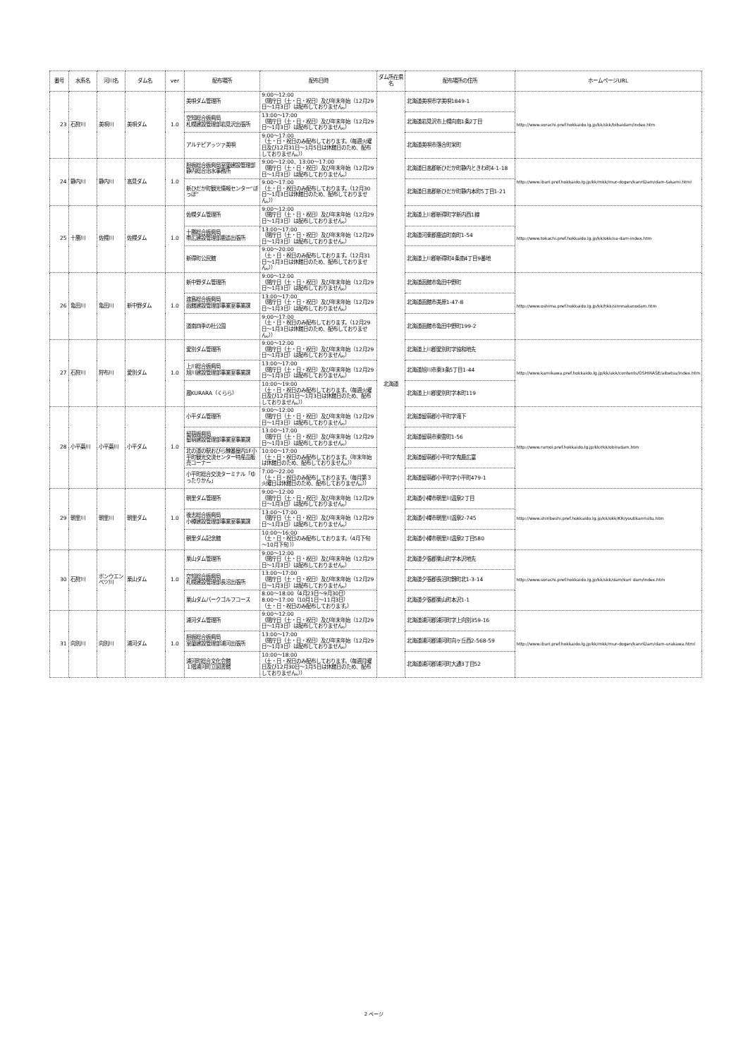| 番号 | 水系名 | 河川名 | ダム名 | ver | 配布場所 | 配布日時 | ダム所在県名 | 配布場所の住所 | ホームページURL |
| --- | --- | --- | --- | --- | --- | --- | --- | --- | --- |
| 23 | 石狩川 | 美唄川 | 美唄ダム | 1.0 | 美唄ダム管理所 | 9:00～12:00 （閉庁日（土・日・祝日）及び年末年始（12月29日～1月3日）は配布しておりません。） | 北海道 | 北海道美唄市字美唄1849-1 | http://www.sorachi.pref.hokkaido.lg.jp/kk/skk/bibaidam/index.htm |
| | | | | | 空知総合振興局 札幌建設管理部岩見沢出張所 | 13:00～17:00 （閉庁日（土・日・祝日）及び年末年始（12月29日～1月3日）は配布しておりません。） | | 北海道岩見沢市上幌向南1条2丁目 | |
| | | | | | アルテピアッツァ美唄 | 9:00～17:00 （土・日・祝日のみ配布しております。（毎週火曜日及び12月31日～1月5日は休館日のため、配布しておりません。）） | | 北海道美唄市落合町栄町 | |
| 24 | 静内川 | 静内川 | 高見ダム | 1.0 | 胆振総合振興局室蘭建設管理部静内総合治水事務所 | 9:00～12:00、13:00～17:00 （閉庁日（土・日・祝日）及び年末年始（12月29日～1月3日）は配布しておりません。） | | 北海道日高郡新ひだか町静内ときわ町4-1-18 | http://www.iburi.pref.hokkaido.lg.jp/kk/mkk/mur-dogen/kanriDam/dam-takami.html |
| | | | | | 新ひだか町観光情報センター“ぽっぽ“ | 9:00～17:00 （土・日・祝日のみ配布しております。（12月30日～1月3日は休館日のため、配布しておりません。）） | | 北海道日高郡新ひだか町静内本町5丁目1-21 | |
| 25 | 十勝川 | 佐幌川 | 佐幌ダム | 1.0 | 佐幌ダム管理所 | 9:00～12:00 （閉庁日（土・日・祝日）及び年末年始（12月29日～1月3日）は配布しておりません。） | | 北海道上川郡新得町字新内西1線 | http://www.tokachi.pref.hokkaido.lg.jp/kk/okk/sa-dam-index.htm |
| | | | | | 十勝総合振興局 帯広建設管理部鹿追出張所 | 13:00～17:00 （閉庁日（土・日・祝日）及び年末年始（12月29日～1月3日）は配布しておりません。） | | 北海道河東郡鹿追町南町1-54 | |
| | | | | | 新得町公民館 | 9:00～20:00 （土・日・祝日のみ配布しております。（12月31日～1月3日は休館日のため、配布しておりません。）） | | 北海道上川郡新得町4条南4丁目9番地 | |
| 26 | 亀田川 | 亀田川 | 新中野ダム | 1.0 | 新中野ダム管理所 | 9:00～12:00 （閉庁日（土・日・祝日）及び年末年始（12月29日～1月3日）は配布しておりません。） | | 北海道函館市亀田中野町 | http://www.oshima.pref.hokkaido.lg.jp/kk/hkk/sinnnakanodam.htm |
| | | | | | 渡島総合振興局 函館建設管理部事業室事業課 | 13:00～17:00 （閉庁日（土・日・祝日）及び年末年始（12月29日～1月3日）は配布しておりません。） | | 北海道函館市美原1-47-8 | |
| | | | | | 道南四季の杜公園 | 9:00～17:00 （土・日・祝日のみ配布しております。（12月29日～1月3日は休館日のため、配布しておりません。）） | | 北海道函館市亀田中野町199-2 | |
| 27 | 石狩川 | 狩布川 | 愛別ダム | 1.0 | 愛別ダム管理所 | 9:00～12:00 （閉庁日（土・日・祝日）及び年末年始（12月29日～1月3日）は配布しておりません。） | | 北海道上川郡愛別町字協和地先 | http://www.kamikawa.pref.hokkaido.lg.jp/kk/akk/contents/OSHIRASE/aibetsu/index.htm |
| | | | | | 上川総合振興局 旭川建設管理部事業室事業課 | 13:00～17:00 （閉庁日（土・日・祝日）及び年末年始（12月29日～1月3日）は配布しておりません。） | | 北海道旭川市東3条5丁目1-44 | |
| | | | | | 蔵KURARA（くらら） | 10:00～19:00 （土・日・祝日のみ配布しております。（毎週火曜日及び12月31日～1月3日は休館日のため、配布しておりません。）） | | 北海道上川郡愛別町字本町119 | |
| 28 | 小平蘂川 | 小平蘂川 | 小平ダム | 1.0 | 小平ダム管理所 | 9:00～12:00 （閉庁日（土・日・祝日）及び年末年始（12月29日～1月3日）は配布しておりません。） | | 北海道留萌郡小平町字滝下 | http://www.rumoi.pref.hokkaido.lg.jp/kk/rkk/obiradam.htm |
| | | | | | 留萌振興局 留萌建設管理部事業室事業課 | 13:00～17:00 （閉庁日（土・日・祝日）及び年末年始（12月29日～1月3日）は配布しておりません。） | | 北海道留萌市東雲町1-56 | |
| | | | | | 北の道の駅おびら鰊番屋内1F小平町観光交流センター特産品販売コーナー | 10:00～17:00 （土・日・祝日のみ配布しております。（年末年始は休館日のため、配布しておりません。）） | | 北海道留萌郡小平町字鬼鹿広富 | |
| | | | | | 小平町総合交流ターミナル「ゆったりかん」 | 7:00～22:00 （土・日・祝日のみ配布しております。（毎月第３火曜日は休館日のため、配布しておりません。）） | | 北海道留萌郡小平町字小平町479-1 | |
| 29 | 朝里川 | 朝里川 | 朝里ダム | 1.0 | 朝里ダム管理所 | 9:00～12:00 （閉庁日（土・日・祝日）及び年末年始（12月29日～1月3日）は配布しておりません。） | | 北海道小樽市朝里川温泉2丁目 | http://www.shiribeshi.pref.hokkaido.lg.jp/kk/okk/KR/youtikanrisitu.htm |
| | | | | | 後志総合振興局 小樽建設管理部事業室事業課 | 13:00～17:00 （閉庁日（土・日・祝日）及び年末年始（12月29日～1月3日）は配布しておりません。） | | 北海道小樽市朝里川温泉2-745 | |
| | | | | | 朝里ダム記念館 | 10:00～16:00 （土・日・祝日のみ配布しております。（4月下旬～10月下旬 ）） | | 北海道小樽市朝里川温泉2丁目580 | |
| 30 | 石狩川 | ポンウエンベツ川 | 栗山ダム | 1.0 | 栗山ダム管理所 | 9:00～12:00 （閉庁日（土・日・祝日）及び年末年始（12月29日～1月3日）は配布しておりません。） | | 北海道夕張郡栗山町字本沢地先 | http://www.sorachi.pref.hokkaido.lg.jp/kk/skk/dam/kuri dam/index.htm |
| | | | | | 空知総合振興局 札幌建設管理部長沼出張所 | 13:00～17:00 （閉庁日（土・日・祝日）及び年末年始（12月29日～1月3日）は配布しておりません。） | | 北海道夕張郡長沼町錦町北1-3-14 | |
| | | | | | 栗山ダムパークゴルフコース | 8:00～18:00（4月23日～9月30日） 8:00～17:00（10月1日～11月3日） （土・日・祝日のみ配布しております。） | | 北海道夕張郡栗山町本沢1-1 | |
| 31 | 向別川 | 向別川 | 浦河ダム | 1.0 | 浦河ダム管理所 | 9:00～12:00 （閉庁日（土・日・祝日）及び年末年始（12月29日～1月3日）は配布しておりません。） | | 北海道浦河郡浦河町字上向別359-16 | http://www.iburi.pref.hokkaido.lg.jp/kk/mkk/mur-dogen/kanriDam/dam-urakawa.html |
| | | | | | 胆振総合振興局 室蘭建設管理部浦河出張所 | 13:00～17:00 （閉庁日（土・日・祝日）及び年末年始（12月29日～1月3日）は配布しておりません。） | | 北海道浦河郡浦河町向ヶ丘西2-568-59 | |
| | | | | | 浦河町総合文化会館 １階浦河町立図書館 | 10:00～18:00 （土・日・祝日のみ配布しております。（毎週月曜日及び12月30日～1月5日は休館日のため、配布しておりません。）） | | 北海道浦河郡浦河町大通3丁目52 | |
2 ページ